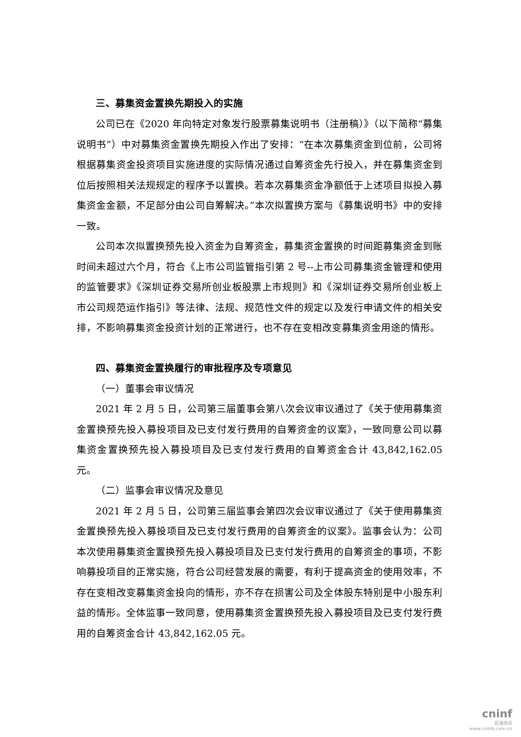三、募集资金置换先期投入的实施
公司已在《2020 年向特定对象发行股票募集说明书（注册稿）》（以下简称“募集说明书”）中对募集资金置换先期投入作出了安排：“在本次募集资金到位前，公司将根据募集资金投资项目实施进度的实际情况通过自筹资金先行投入，并在募集资金到位后按照相关法规规定的程序予以置换。若本次募集资金净额低于上述项目拟投入募集资金金额，不足部分由公司自筹解决。”本次拟置换方案与《募集说明书》中的安排一致。
公司本次拟置换预先投入资金为自筹资金，募集资金置换的时间距募集资金到账时间未超过六个月，符合《上市公司监管指引第 2 号--上市公司募集资金管理和使用的监管要求》《深圳证券交易所创业板股票上市规则》和《深圳证券交易所创业板上市公司规范运作指引》等法律、法规、规范性文件的规定以及发行申请文件的相关安排，不影响募集资金投资计划的正常进行，也不存在变相改变募集资金用途的情形。
四、募集资金置换履行的审批程序及专项意见
（一）董事会审议情况
2021 年 2 月 5 日，公司第三届董事会第八次会议审议通过了《关于使用募集资金置换预先投入募投项目及已支付发行费用的自筹资金的议案》，一致同意公司以募集资金置换预先投入募投项目及已支付发行费用的自筹资金合计 43,842,162.05 元。
（二）监事会审议情况及意见
2021 年 2 月 5 日，公司第三届监事会第四次会议审议通过了《关于使用募集资金置换预先投入募投项目及已支付发行费用的自筹资金的议案》。监事会认为：公司本次使用募集资金置换预先投入募投项目及已支付发行费用的自筹资金的事项，不影响募投项目的正常实施，符合公司经营发展的需要，有利于提高资金的使用效率，不存在变相改变募集资金投向的情形，亦不存在损害公司及全体股东特别是中小股东利益的情形。全体监事一致同意，使用募集资金置换预先投入募投项目及已支付发行费用的自筹资金合计 43,842,162.05 元。
cninf
巨潮资讯
www.cninfo.com.cn